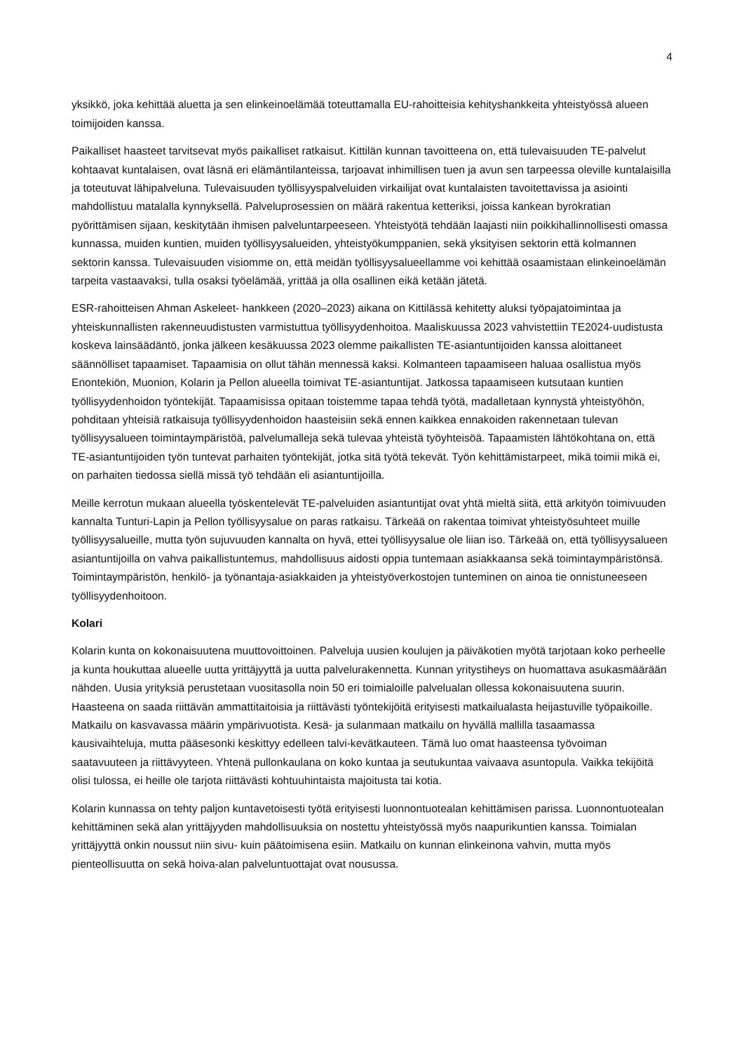4
yksikkö, joka kehittää aluetta ja sen elinkeinoelämää toteuttamalla EU-rahoitteisia kehityshankkeita yhteistyössä alueen toimijoiden kanssa.
Paikalliset haasteet tarvitsevat myös paikalliset ratkaisut. Kittilän kunnan tavoitteena on, että tulevaisuuden TE-palvelut kohtaavat kuntalaisen, ovat läsnä eri elämäntilanteissa, tarjoavat inhimillisen tuen ja avun sen tarpeessa oleville kuntalaisilla ja toteutuvat lähipalveluna. Tulevaisuuden työllisyyspalveluiden virkailijat ovat kuntalaisten tavoitettavissa ja asiointi mahdollistuu matalalla kynnyksellä. Palveluprosessien on määrä rakentua ketteriksi, joissa kankean byrokratian pyörittämisen sijaan, keskitytään ihmisen palveluntarpeeseen. Yhteistyötä tehdään laajasti niin poikkihallinnollisesti omassa kunnassa, muiden kuntien, muiden työllisyysalueiden, yhteistyökumppanien, sekä yksityisen sektorin että kolmannen sektorin kanssa. Tulevaisuuden visiomme on, että meidän työllisyysalueellamme voi kehittää osaamistaan elinkeinoelämän tarpeita vastaavaksi, tulla osaksi työelämää, yrittää ja olla osallinen eikä ketään jätetä.
ESR-rahoitteisen Ahman Askeleet- hankkeen (2020–2023) aikana on Kittilässä kehitetty aluksi työpajatoimintaa ja yhteiskunnallisten rakenneuudistusten varmistuttua työllisyydenhoitoa. Maaliskuussa 2023 vahvistettiin TE2024-uudistusta koskeva lainsäädäntö, jonka jälkeen kesäkuussa 2023 olemme paikallisten TE-asiantuntijoiden kanssa aloittaneet säännölliset tapaamiset. Tapaamisia on ollut tähän mennessä kaksi. Kolmanteen tapaamiseen haluaa osallistua myös Enontekiön, Muonion, Kolarin ja Pellon alueella toimivat TE-asiantuntijat. Jatkossa tapaamiseen kutsutaan kuntien työllisyydenhoidon työntekijät. Tapaamisissa opitaan toistemme tapaa tehdä työtä, madalletaan kynnystä yhteistyöhön, pohditaan yhteisiä ratkaisuja työllisyydenhoidon haasteisiin sekä ennen kaikkea ennakoiden rakennetaan tulevan työllisyysalueen toimintaympäristöä, palvelumalleja sekä tulevaa yhteistä työyhteisöä. Tapaamisten lähtökohtana on, että TE-asiantuntijoiden työn tuntevat parhaiten työntekijät, jotka sitä työtä tekevät. Työn kehittämistarpeet, mikä toimii mikä ei, on parhaiten tiedossa siellä missä työ tehdään eli asiantuntijoilla.
Meille kerrotun mukaan alueella työskentelevät TE-palveluiden asiantuntijat ovat yhtä mieltä siitä, että arkityön toimivuuden kannalta Tunturi-Lapin ja Pellon työllisyysalue on paras ratkaisu. Tärkeää on rakentaa toimivat yhteistyösuhteet muille työllisyysalueille, mutta työn sujuvuuden kannalta on hyvä, ettei työllisyysalue ole liian iso. Tärkeää on, että työllisyysalueen asiantuntijoilla on vahva paikallistuntemus, mahdollisuus aidosti oppia tuntemaan asiakkaansa sekä toimintaympäristönsä. Toimintaympäristön, henkilö- ja työnantaja-asiakkaiden ja yhteistyöverkostojen tunteminen on ainoa tie onnistuneeseen työllisyydenhoitoon.
Kolari
Kolarin kunta on kokonaisuutena muuttovoittoinen. Palveluja uusien koulujen ja päiväkotien myötä tarjotaan koko perheelle ja kunta houkuttaa alueelle uutta yrittäjyyttä ja uutta palvelurakennetta. Kunnan yritystiheys on huomattava asukasmäärään nähden. Uusia yrityksiä perustetaan vuositasolla noin 50 eri toimialoille palvelualan ollessa kokonaisuutena suurin. Haasteena on saada riittävän ammattitaitoisia ja riittävästi työntekijöitä erityisesti matkailualasta heijastuville työpaikoille. Matkailu on kasvavassa määrin ympärivuotista. Kesä- ja sulanmaan matkailu on hyvällä mallilla tasaamassa kausivaihteluja, mutta pääsesonki keskittyy edelleen talvi-kevätkauteen. Tämä luo omat haasteensa työvoiman saatavuuteen ja riittävyyteen. Yhtenä pullonkaulana on koko kuntaa ja seutukuntaa vaivaava asuntopula. Vaikka tekijöitä olisi tulossa, ei heille ole tarjota riittävästi kohtuuhintaista majoitusta tai kotia.
Kolarin kunnassa on tehty paljon kuntavetoisesti työtä erityisesti luonnontuotealan kehittämisen parissa. Luonnontuotealan kehittäminen sekä alan yrittäjyyden mahdollisuuksia on nostettu yhteistyössä myös naapurikuntien kanssa. Toimialan yrittäjyyttä onkin noussut niin sivu- kuin päätoimisena esiin. Matkailu on kunnan elinkeinona vahvin, mutta myös pienteollisuutta on sekä hoiva-alan palveluntuottajat ovat nousussa.